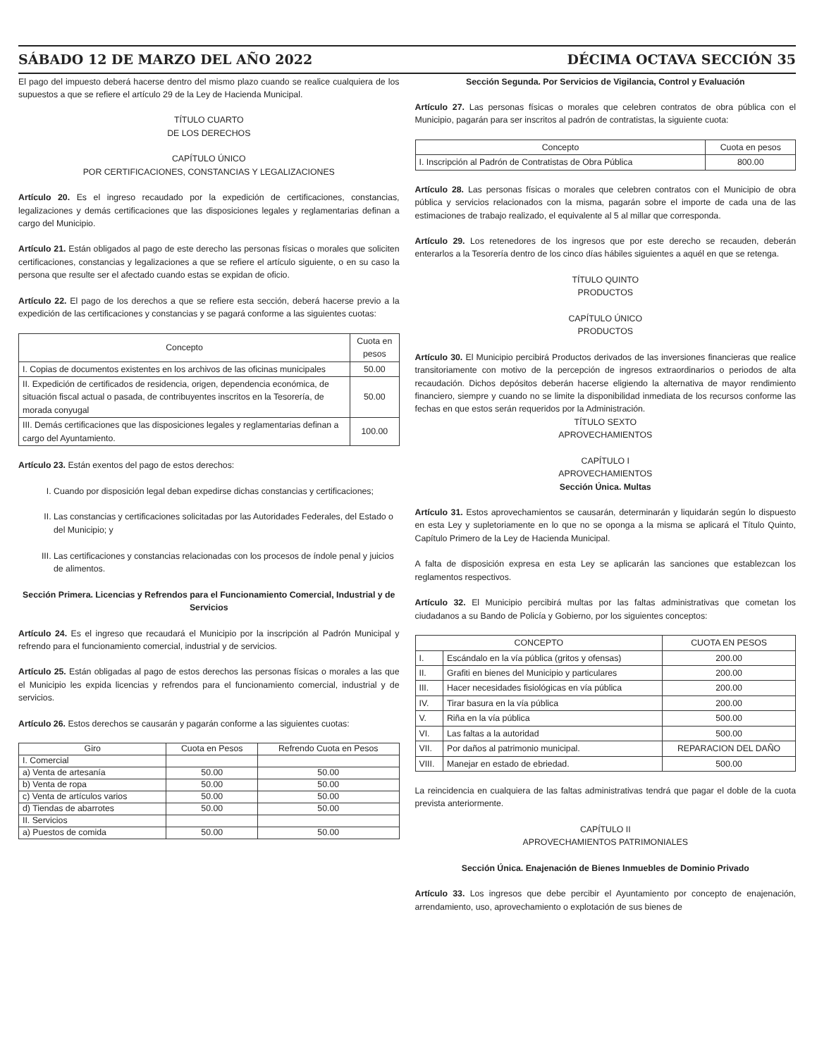SÁBADO 12 DE MARZO DEL AÑO 2022 DÉCIMA OCTAVA SECCIÓN 35
El pago del impuesto deberá hacerse dentro del mismo plazo cuando se realice cualquiera de los supuestos a que se refiere el artículo 29 de la Ley de Hacienda Municipal.
TÍTULO CUARTO
DE LOS DERECHOS
CAPÍTULO ÚNICO
POR CERTIFICACIONES, CONSTANCIAS Y LEGALIZACIONES
Artículo 20. Es el ingreso recaudado por la expedición de certificaciones, constancias, legalizaciones y demás certificaciones que las disposiciones legales y reglamentarias definan a cargo del Municipio.
Artículo 21. Están obligados al pago de este derecho las personas físicas o morales que soliciten certificaciones, constancias y legalizaciones a que se refiere el artículo siguiente, o en su caso la persona que resulte ser el afectado cuando estas se expidan de oficio.
Artículo 22. El pago de los derechos a que se refiere esta sección, deberá hacerse previo a la expedición de las certificaciones y constancias y se pagará conforme a las siguientes cuotas:
| Concepto | Cuota en pesos |
| --- | --- |
| I. Copias de documentos existentes en los archivos de las oficinas municipales | 50.00 |
| II. Expedición de certificados de residencia, origen, dependencia económica, de situación fiscal actual o pasada, de contribuyentes inscritos en la Tesorería, de morada conyugal | 50.00 |
| III. Demás certificaciones que las disposiciones legales y reglamentarias definan a cargo del Ayuntamiento. | 100.00 |
Artículo 23. Están exentos del pago de estos derechos:
I. Cuando por disposición legal deban expedirse dichas constancias y certificaciones;
II. Las constancias y certificaciones solicitadas por las Autoridades Federales, del Estado o del Municipio; y
III. Las certificaciones y constancias relacionadas con los procesos de índole penal y juicios de alimentos.
Sección Primera. Licencias y Refrendos para el Funcionamiento Comercial, Industrial y de Servicios
Artículo 24. Es el ingreso que recaudará el Municipio por la inscripción al Padrón Municipal y refrendo para el funcionamiento comercial, industrial y de servicios.
Artículo 25. Están obligadas al pago de estos derechos las personas físicas o morales a las que el Municipio les expida licencias y refrendos para el funcionamiento comercial, industrial y de servicios.
Artículo 26. Estos derechos se causarán y pagarán conforme a las siguientes cuotas:
| Giro | Cuota en Pesos | Refrendo Cuota en Pesos |
| --- | --- | --- |
| I. Comercial | | |
| a) Venta de artesanía | 50.00 | 50.00 |
| b) Venta de ropa | 50.00 | 50.00 |
| c) Venta de artículos varios | 50.00 | 50.00 |
| d) Tiendas de abarrotes | 50.00 | 50.00 |
| II. Servicios | | |
| a) Puestos de comida | 50.00 | 50.00 |
Sección Segunda. Por Servicios de Vigilancia, Control y Evaluación
Artículo 27. Las personas físicas o morales que celebren contratos de obra pública con el Municipio, pagarán para ser inscritos al padrón de contratistas, la siguiente cuota:
| Concepto | Cuota en pesos |
| --- | --- |
| I. Inscripción al Padrón de Contratistas de Obra Pública | 800.00 |
Artículo 28. Las personas físicas o morales que celebren contratos con el Municipio de obra pública y servicios relacionados con la misma, pagarán sobre el importe de cada una de las estimaciones de trabajo realizado, el equivalente al 5 al millar que corresponda.
Artículo 29. Los retenedores de los ingresos que por este derecho se recauden, deberán enterarlos a la Tesorería dentro de los cinco días hábiles siguientes a aquél en que se retenga.
TÍTULO QUINTO
PRODUCTOS
CAPÍTULO ÚNICO
PRODUCTOS
Artículo 30. El Municipio percibirá Productos derivados de las inversiones financieras que realice transitoriamente con motivo de la percepción de ingresos extraordinarios o periodos de alta recaudación. Dichos depósitos deberán hacerse eligiendo la alternativa de mayor rendimiento financiero, siempre y cuando no se limite la disponibilidad inmediata de los recursos conforme las fechas en que estos serán requeridos por la Administración.
TÍTULO SEXTO
APROVECHAMIENTOS
CAPÍTULO I
APROVECHAMIENTOS
Sección Única. Multas
Artículo 31. Estos aprovechamientos se causarán, determinarán y liquidarán según lo dispuesto en esta Ley y supletoriamente en lo que no se oponga a la misma se aplicará el Título Quinto, Capítulo Primero de la Ley de Hacienda Municipal.
A falta de disposición expresa en esta Ley se aplicarán las sanciones que establezcan los reglamentos respectivos.
Artículo 32. El Municipio percibirá multas por las faltas administrativas que cometan los ciudadanos a su Bando de Policía y Gobierno, por los siguientes conceptos:
| CONCEPTO | | CUOTA EN PESOS |
| --- | --- | --- |
| I. | Escándalo en la vía pública (gritos y ofensas) | 200.00 |
| II. | Grafiti en bienes del Municipio y particulares | 200.00 |
| III. | Hacer necesidades fisiológicas en vía pública | 200.00 |
| IV. | Tirar basura en la vía pública | 200.00 |
| V. | Riña en la vía pública | 500.00 |
| VI. | Las faltas a la autoridad | 500.00 |
| VII. | Por daños al patrimonio municipal. | REPARACION DEL DAÑO |
| VIII. | Manejar en estado de ebriedad. | 500.00 |
La reincidencia en cualquiera de las faltas administrativas tendrá que pagar el doble de la cuota prevista anteriormente.
CAPÍTULO II
APROVECHAMIENTOS PATRIMONIALES
Sección Única. Enajenación de Bienes Inmuebles de Dominio Privado
Artículo 33. Los ingresos que debe percibir el Ayuntamiento por concepto de enajenación, arrendamiento, uso, aprovechamiento o explotación de sus bienes de